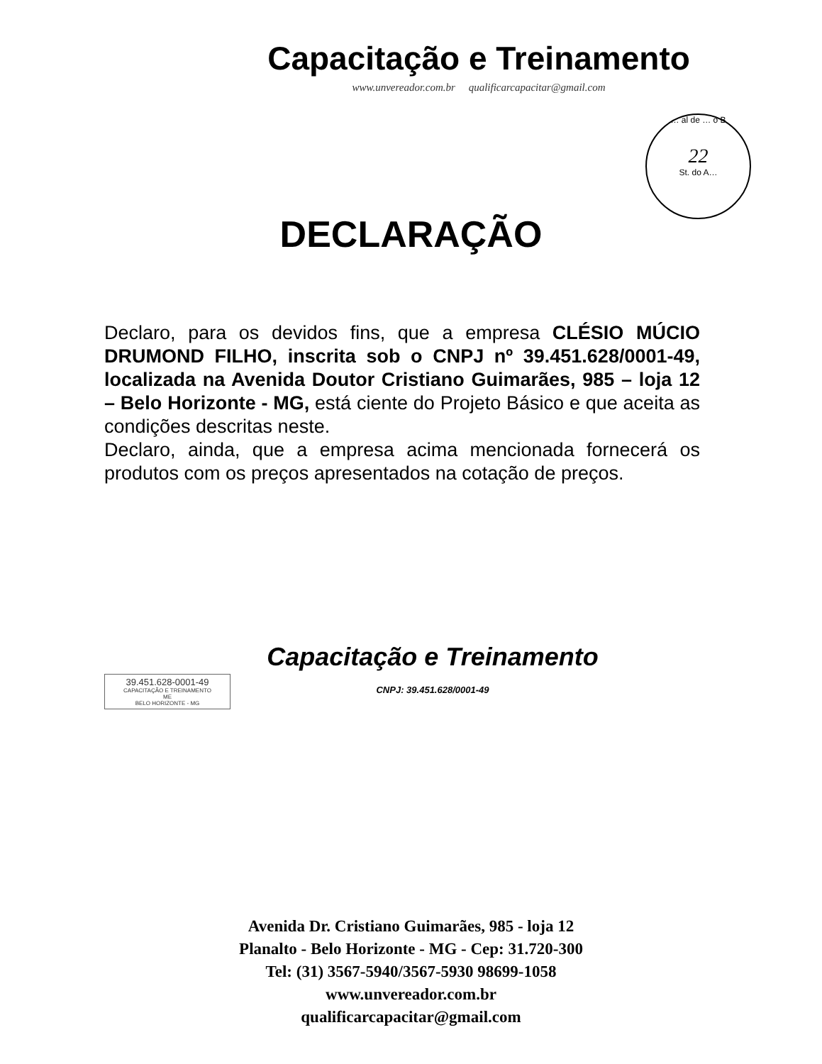Capacitação e Treinamento
www.unvereador.com.br qualificarcapacitar@gmail.com
… al de … o B
22
St. do A…
DECLARAÇÃO
Declaro, para os devidos fins, que a empresa CLÉSIO MÚCIO DRUMOND FILHO, inscrita sob o CNPJ nº 39.451.628/0001-49, localizada na Avenida Doutor Cristiano Guimarães, 985 – loja 12 – Belo Horizonte - MG, está ciente do Projeto Básico e que aceita as condições descritas neste.
Declaro, ainda, que a empresa acima mencionada fornecerá os produtos com os preços apresentados na cotação de preços.
Capacitação e Treinamento
CNPJ: 39.451.628/0001-49
39.451.628-0001-49
CAPACITAÇÃO E TREINAMENTO
ME
BELO HORIZONTE - MG
Avenida Dr. Cristiano Guimarães, 985 - loja 12
Planalto - Belo Horizonte - MG - Cep: 31.720-300
Tel: (31) 3567-5940/3567-5930 98699-1058
www.unvereador.com.br
qualificarcapacitar@gmail.com